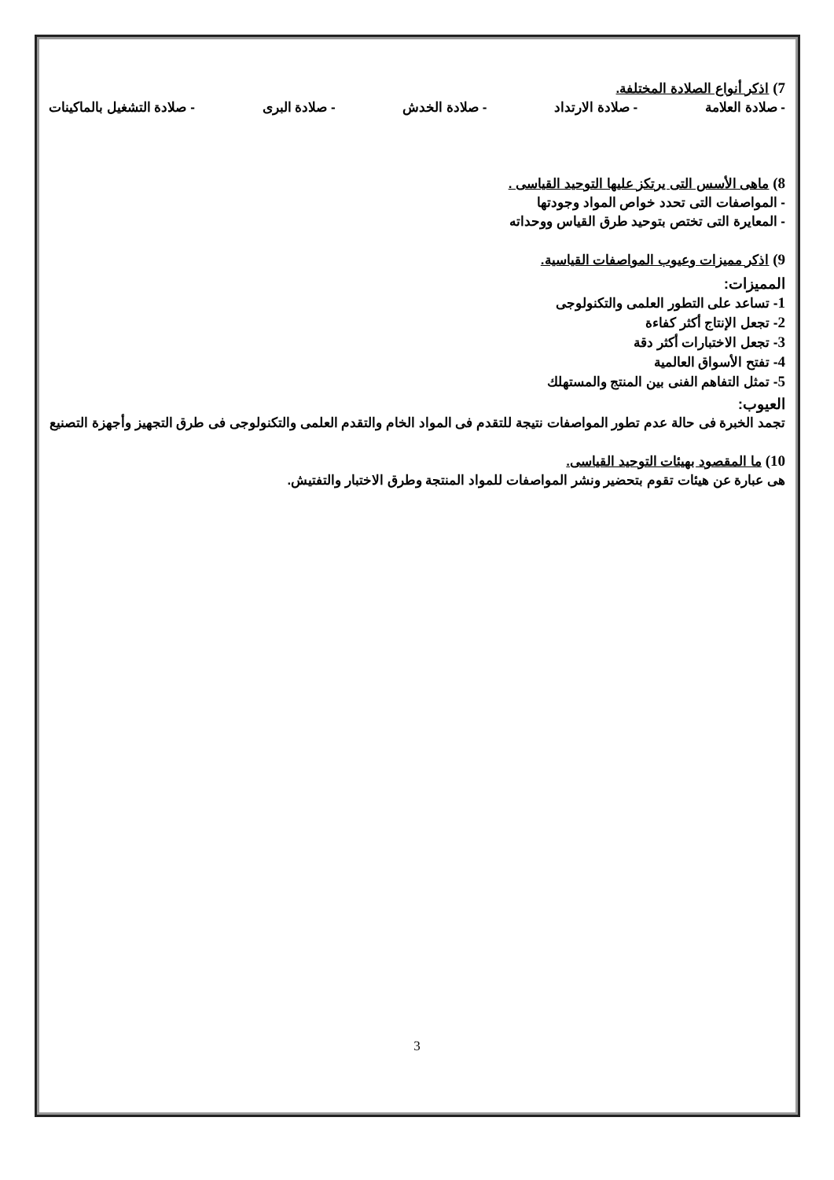7) اذكر أنواع الصلادة المختلفة.
- صلادة العلامة - صلادة الارتداد - صلادة الخدش - صلادة البرى - صلادة التشغيل بالماكينات
8) ماهى الأسس التى يرتكز عليها التوحيد القياسى .
- المواصفات التى تحدد خواص المواد وجودتها
- المعايرة التى تختص بتوحيد طرق القياس ووحداته
9) اذكر مميزات وعيوب المواصفات القياسية.
المميزات:
1- تساعد على التطور العلمى والتكنولوجى
2- تجعل الإنتاج أكثر كفاءة
3- تجعل الاختبارات أكثر دقة
4- تفتح الأسواق العالمية
5- تمثل التفاهم الفنى بين المنتج والمستهلك
العيوب:
تجمد الخبرة فى حالة عدم تطور المواصفات نتيجة للتقدم فى المواد الخام والتقدم العلمى والتكنولوجى فى طرق التجهيز وأجهزة التصنيع
10) ما المقصود بهيئات التوحيد القياسى.
هى عبارة عن هيئات تقوم بتحضير ونشر المواصفات للمواد المنتجة وطرق الاختبار والتفتيش.
3